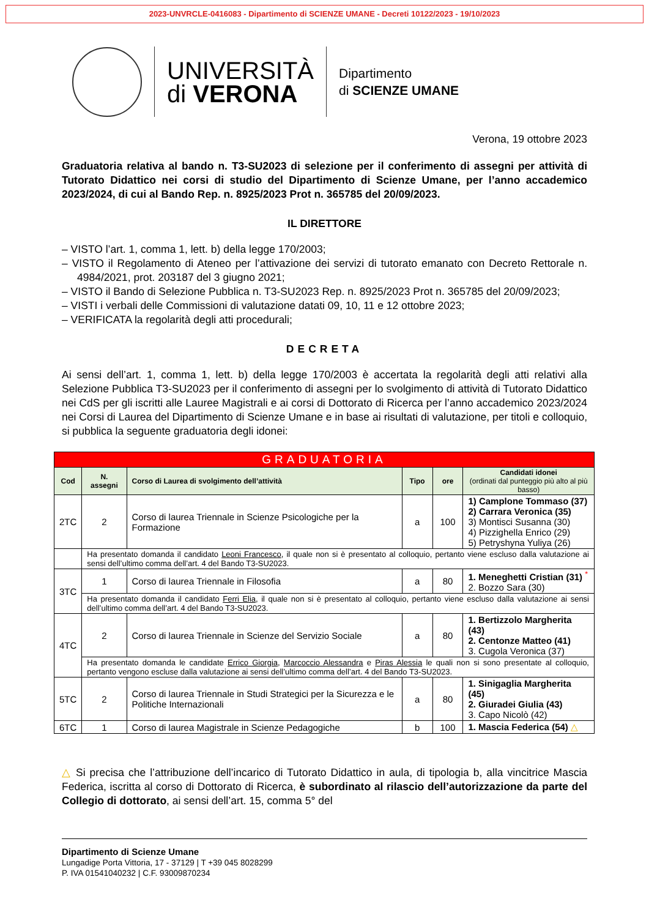2023-UNVRCLE-0416083 - Dipartimento di SCIENZE UMANE - Decreti 10122/2023 - 19/10/2023
UNIVERSITÀ
di VERONA
Dipartimento
di SCIENZE UMANE
Verona, 19 ottobre 2023
Graduatoria relativa al bando n. T3-SU2023 di selezione per il conferimento di assegni per attività di Tutorato Didattico nei corsi di studio del Dipartimento di Scienze Umane, per l’anno accademico 2023/2024, di cui al Bando Rep. n. 8925/2023 Prot n. 365785 del 20/09/2023.
IL DIRETTORE
– VISTO l’art. 1, comma 1, lett. b) della legge 170/2003;
– VISTO il Regolamento di Ateneo per l’attivazione dei servizi di tutorato emanato con Decreto Rettorale n. 4984/2021, prot. 203187 del 3 giugno 2021;
– VISTO il Bando di Selezione Pubblica n. T3-SU2023 Rep. n. 8925/2023 Prot n. 365785 del 20/09/2023;
– VISTI i verbali delle Commissioni di valutazione datati 09, 10, 11 e 12 ottobre 2023;
– VERIFICATA la regolarità degli atti procedurali;
DECRETA
Ai sensi dell’art. 1, comma 1, lett. b) della legge 170/2003 è accertata la regolarità degli atti relativi alla Selezione Pubblica T3-SU2023 per il conferimento di assegni per lo svolgimento di attività di Tutorato Didattico nei CdS per gli iscritti alle Lauree Magistrali e ai corsi di Dottorato di Ricerca per l’anno accademico 2023/2024 nei Corsi di Laurea del Dipartimento di Scienze Umane e in base ai risultati di valutazione, per titoli e colloquio, si pubblica la seguente graduatoria degli idonei:
| GRADUATORIA | | | | | |
| --- | --- | --- | --- | --- | --- |
| Cod | N. assegni | Corso di Laurea di svolgimento dell’attività | Tipo | ore | Candidati idonei (ordinati dal punteggio più alto al più basso) |
| 2TC | 2 | Corso di laurea Triennale in Scienze Psicologiche per la Formazione | a | 100 | 1) Camplone Tommaso (37) 2) Carrara Veronica (35) 3) Montisci Susanna (30) 4) Pizzighella Enrico (29) 5) Petryshyna Yuliya (26) |
| | Ha presentato domanda il candidato Leoni Francesco , il quale non si è presentato al colloquio, pertanto viene escluso dalla valutazione ai sensi dell’ultimo comma dell’art. 4 del Bando T3-SU2023. | | | | |
| 3TC | 1 | Corso di laurea Triennale in Filosofia | a | 80 | 1. Meneghetti Cristian (31) <sup>*</sup> 2. Bozzo Sara (30) |
| | Ha presentato domanda il candidato Ferri Elia , il quale non si è presentato al colloquio, pertanto viene escluso dalla valutazione ai sensi dell’ultimo comma dell’art. 4 del Bando T3-SU2023. | | | | |
| 4TC | 2 | Corso di laurea Triennale in Scienze del Servizio Sociale | a | 80 | 1. Bertizzolo Margherita (43) 2. Centonze Matteo (41) 3. Cugola Veronica (37) |
| | Ha presentato domanda le candidate Errico Giorgia , Marcoccio Alessandra e Piras Alessia le quali non si sono presentate al colloquio, pertanto vengono escluse dalla valutazione ai sensi dell’ultimo comma dell’art. 4 del Bando T3-SU2023. | | | | |
| 5TC | 2 | Corso di laurea Triennale in Studi Strategici per la Sicurezza e le Politiche Internazionali | a | 80 | 1. Sinigaglia Margherita (45) 2. Giuradei Giulia (43) 3. Capo Nicolò (42) |
| 6TC | 1 | Corso di laurea Magistrale in Scienze Pedagogiche | b | 100 | 1. Mascia Federica (54) △ |
△ Si precisa che l’attribuzione dell’incarico di Tutorato Didattico in aula, di tipologia b, alla vincitrice Mascia Federica, iscritta al corso di Dottorato di Ricerca, è subordinato al rilascio dell’autorizzazione da parte del Collegio di dottorato, ai sensi dell’art. 15, comma 5° del
Dipartimento di Scienze Umane
Lungadige Porta Vittoria, 17 - 37129 | T +39 045 8028299
P. IVA 01541040232 | C.F. 93009870234